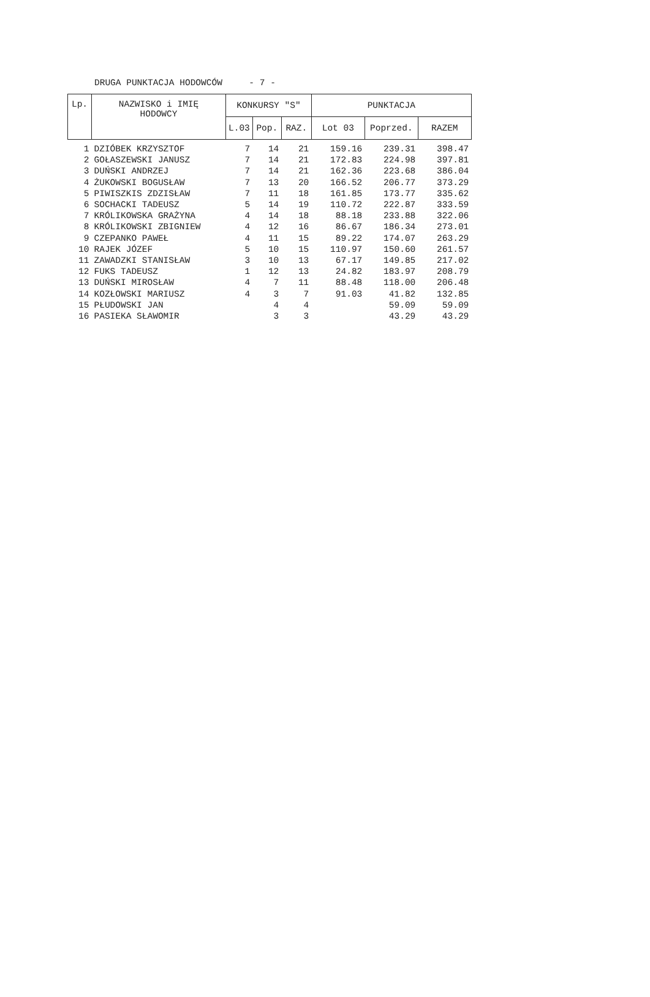DRUGA PUNKTACJA HODOWCÓW - 7 -
| Lp. | NAZWISKO i IMIĘ HODOWCY | KONKURSY "S" | | | PUNKTACJA | | |
| --- | --- | --- | --- | --- | --- | --- | --- |
| | | L.03 | Pop. | RAZ. | Lot 03 | Poprzed. | RAZEM |
| 1 | DZIÓBEK KRZYSZTOF | 7 | 14 | 21 | 159.16 | 239.31 | 398.47 |
| 2 | GOŁASZEWSKI JANUSZ | 7 | 14 | 21 | 172.83 | 224.98 | 397.81 |
| 3 | DUŃSKI ANDRZEJ | 7 | 14 | 21 | 162.36 | 223.68 | 386.04 |
| 4 | ŻUKOWSKI BOGUSŁAW | 7 | 13 | 20 | 166.52 | 206.77 | 373.29 |
| 5 | PIWISZKIS ZDZISŁAW | 7 | 11 | 18 | 161.85 | 173.77 | 335.62 |
| 6 | SOCHACKI TADEUSZ | 5 | 14 | 19 | 110.72 | 222.87 | 333.59 |
| 7 | KRÓLIKOWSKA GRAŻYNA | 4 | 14 | 18 | 88.18 | 233.88 | 322.06 |
| 8 | KRÓLIKOWSKI ZBIGNIEW | 4 | 12 | 16 | 86.67 | 186.34 | 273.01 |
| 9 | CZEPANKO PAWEŁ | 4 | 11 | 15 | 89.22 | 174.07 | 263.29 |
| 10 | RAJEK JÓZEF | 5 | 10 | 15 | 110.97 | 150.60 | 261.57 |
| 11 | ZAWADZKI STANISŁAW | 3 | 10 | 13 | 67.17 | 149.85 | 217.02 |
| 12 | FUKS TADEUSZ | 1 | 12 | 13 | 24.82 | 183.97 | 208.79 |
| 13 | DUŃSKI MIROSŁAW | 4 | 7 | 11 | 88.48 | 118.00 | 206.48 |
| 14 | KOZŁOWSKI MARIUSZ | 4 | 3 | 7 | 91.03 | 41.82 | 132.85 |
| 15 | PŁUDOWSKI JAN | | 4 | 4 | | 59.09 | 59.09 |
| 16 | PASIEKA SŁAWOMIR | | 3 | 3 | | 43.29 | 43.29 |